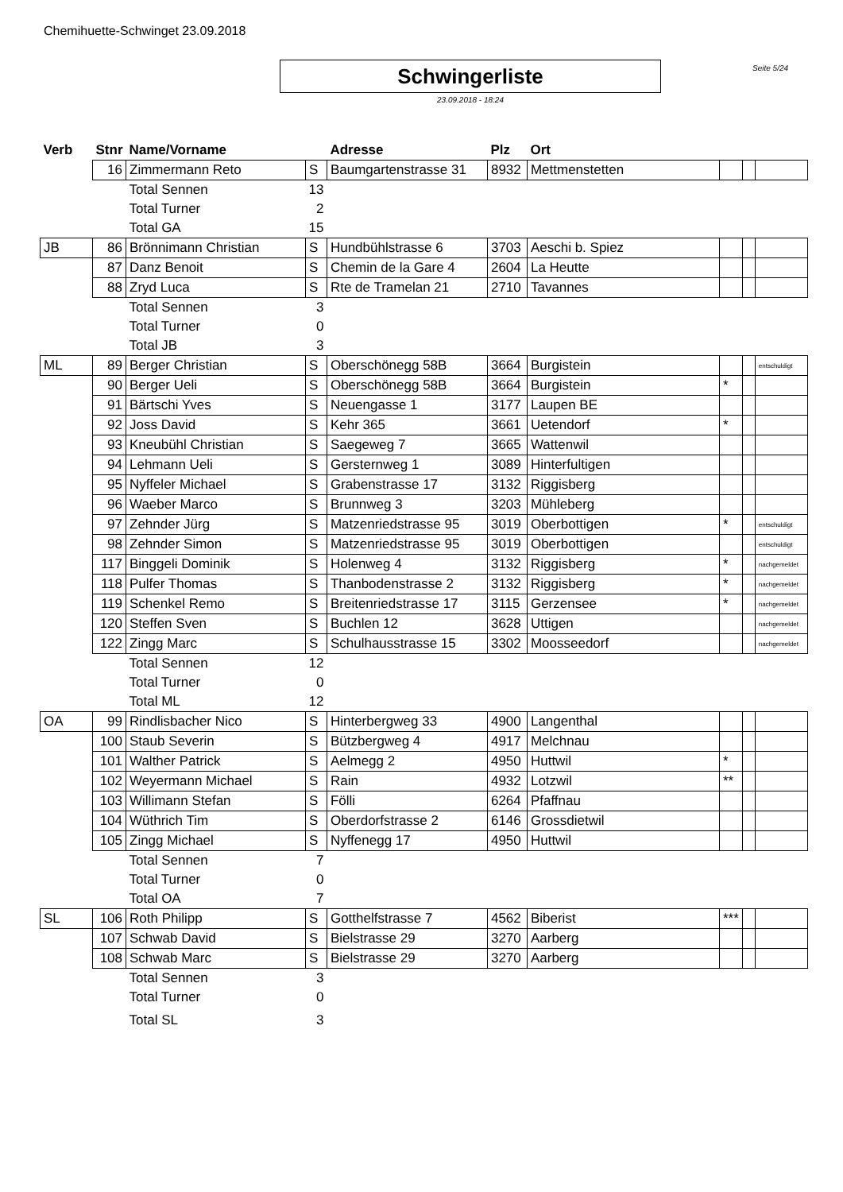Chemihuette-Schwinget 23.09.2018
Schwingerliste Seite 5/24
23.09.2018 - 18:24
| Verb | Stnr | Name/Vorname | | Adresse | Plz | Ort | | | |
| --- | --- | --- | --- | --- | --- | --- | --- | --- | --- |
| | 16 | Zimmermann Reto | S | Baumgartenstrasse 31 | 8932 | Mettmenstetten | | | |
| | | Total Sennen | 13 | | | | | | |
| | | Total Turner | 2 | | | | | | |
| | | Total GA | 15 | | | | | | |
| JB | 86 | Brönnimann Christian | S | Hundbühlstrasse 6 | 3703 | Aeschi b. Spiez | | | |
| | 87 | Danz Benoit | S | Chemin de la Gare 4 | 2604 | La Heutte | | | |
| | 88 | Zryd Luca | S | Rte de Tramelan 21 | 2710 | Tavannes | | | |
| | | Total Sennen | 3 | | | | | | |
| | | Total Turner | 0 | | | | | | |
| | | Total JB | 3 | | | | | | |
| ML | 89 | Berger Christian | S | Oberschönegg 58B | 3664 | Burgistein | | | entschuldigt |
| | 90 | Berger Ueli | S | Oberschönegg 58B | 3664 | Burgistein | * | | |
| | 91 | Bärtschi Yves | S | Neuengasse 1 | 3177 | Laupen BE | | | |
| | 92 | Joss David | S | Kehr 365 | 3661 | Uetendorf | * | | |
| | 93 | Kneubühl Christian | S | Saegeweg 7 | 3665 | Wattenwil | | | |
| | 94 | Lehmann Ueli | S | Gersternweg 1 | 3089 | Hinterfultigen | | | |
| | 95 | Nyffeler Michael | S | Grabenstrasse 17 | 3132 | Riggisberg | | | |
| | 96 | Waeber Marco | S | Brunnweg 3 | 3203 | Mühleberg | | | |
| | 97 | Zehnder Jürg | S | Matzenriedstrasse 95 | 3019 | Oberbottigen | * | | entschuldigt |
| | 98 | Zehnder Simon | S | Matzenriedstrasse 95 | 3019 | Oberbottigen | | | entschuldigt |
| | 117 | Binggeli Dominik | S | Holenweg 4 | 3132 | Riggisberg | * | | nachgemeldet |
| | 118 | Pulfer Thomas | S | Thanbodenstrasse 2 | 3132 | Riggisberg | * | | nachgemeldet |
| | 119 | Schenkel Remo | S | Breitenriedstrasse 17 | 3115 | Gerzensee | * | | nachgemeldet |
| | 120 | Steffen Sven | S | Buchlen 12 | 3628 | Uttigen | | | nachgemeldet |
| | 122 | Zingg Marc | S | Schulhausstrasse 15 | 3302 | Moosseedorf | | | nachgemeldet |
| | | Total Sennen | 12 | | | | | | |
| | | Total Turner | 0 | | | | | | |
| | | Total ML | 12 | | | | | | |
| OA | 99 | Rindlisbacher Nico | S | Hinterbergweg 33 | 4900 | Langenthal | | | |
| | 100 | Staub Severin | S | Bützbergweg 4 | 4917 | Melchnau | | | |
| | 101 | Walther Patrick | S | Aelmegg 2 | 4950 | Huttwil | * | | |
| | 102 | Weyermann Michael | S | Rain | 4932 | Lotzwil | ** | | |
| | 103 | Willimann Stefan | S | Fölli | 6264 | Pfaffnau | | | |
| | 104 | Wüthrich Tim | S | Oberdorfstrasse 2 | 6146 | Grossdietwil | | | |
| | 105 | Zingg Michael | S | Nyffenegg 17 | 4950 | Huttwil | | | |
| | | Total Sennen | 7 | | | | | | |
| | | Total Turner | 0 | | | | | | |
| | | Total OA | 7 | | | | | | |
| SL | 106 | Roth Philipp | S | Gotthelfstrasse 7 | 4562 | Biberist | *** | | |
| | 107 | Schwab David | S | Bielstrasse 29 | 3270 | Aarberg | | | |
| | 108 | Schwab Marc | S | Bielstrasse 29 | 3270 | Aarberg | | | |
| | | Total Sennen | 3 | | | | | | |
| | | Total Turner | 0 | | | | | | |
| | | Total SL | 3 | | | | | | |